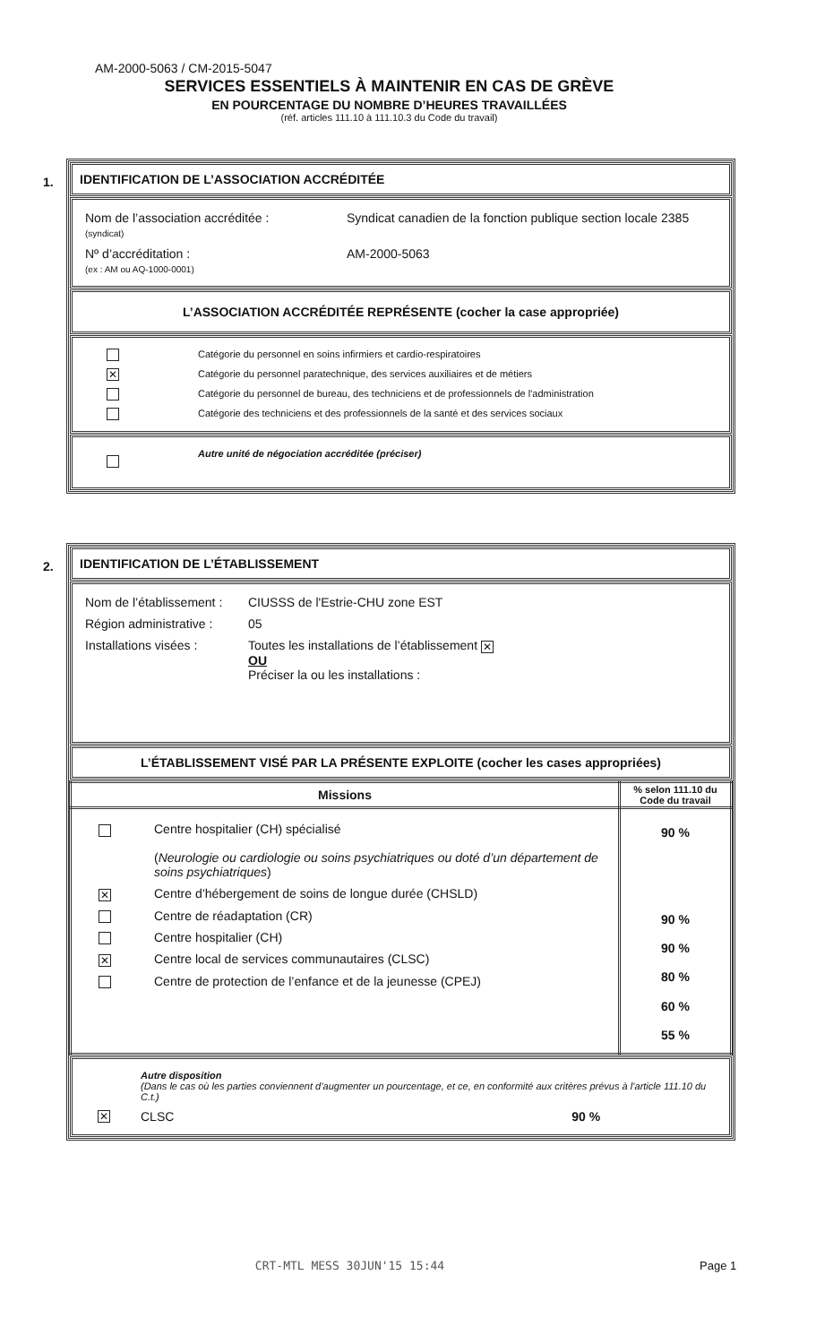AM-2000-5063 / CM-2015-5047
SERVICES ESSENTIELS À MAINTENIR EN CAS DE GRÈVE
EN POURCENTAGE DU NOMBRE D’HEURES TRAVAILLÉES
(réf. articles 111.10 à 111.10.3 du Code du travail)
1.
IDENTIFICATION DE L’ASSOCIATION ACCRÉDITÉE
| Nom de l’association accréditée : (syndicat) | Syndicat canadien de la fonction publique section locale 2385 |
| Nº d’accréditation : (ex : AM ou AQ-1000-0001) | AM-2000-5063 |
L’ASSOCIATION ACCRÉDITÉE REPRÉSENTE (cocher la case appropriée)
| | Catégorie du personnel en soins infirmiers et cardio-respiratoires |
| ✕ | Catégorie du personnel paratechnique, des services auxiliaires et de métiers |
| | Catégorie du personnel de bureau, des techniciens et de professionnels de l'administration |
| | Catégorie des techniciens et des professionnels de la santé et des services sociaux |
| | Autre unité de négociation accréditée (préciser) |
2.
IDENTIFICATION DE L’ÉTABLISSEMENT
| Nom de l’établissement : | CIUSSS de l'Estrie-CHU zone EST |
| Région administrative : | 05 |
| Installations visées : | Toutes les installations de l’établissement ✕ OU Préciser la ou les installations : |
L’ÉTABLISSEMENT VISÉ PAR LA PRÉSENTE EXPLOITE (cocher les cases appropriées)
| Missions | % selon 111.10 du Code du travail |
| --- | --- |
| / / Centre hospitalier (CH) spécialisé ( Neurologie ou cardiologie ou soins psychiatriques ou doté d’un département de soins psychiatriques ) / / ✕ / Centre d’hébergement de soins de longue durée (CHSLD) / / / Centre de réadaptation (CR) / / / Centre hospitalier (CH) / / ✕ / Centre local de services communautaires (CLSC) / / / Centre de protection de l’enfance et de la jeunesse (CPEJ) / | 90 % 90 % 90 % 80 % 60 % 55 % |
| | Autre disposition (Dans le cas où les parties conviennent d’augmenter un pourcentage, et ce, en conformité aux critères prévus à l’article 111.10 du C.t.) |
| ✕ | CLSC 90 % |
CRT-MTL MESS 30JUN'15 15:44 Page 1